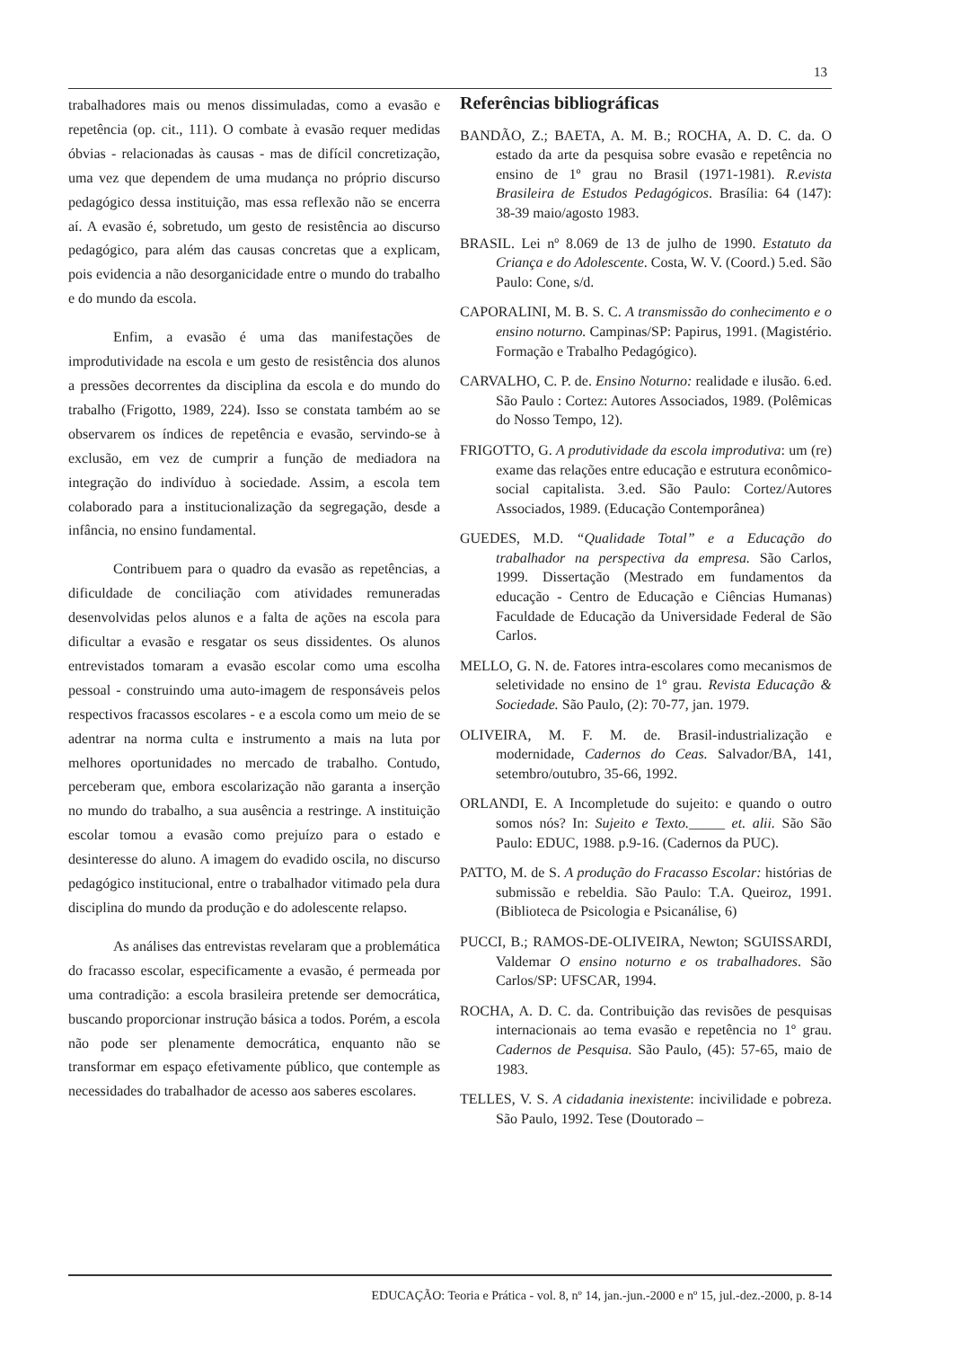13
trabalhadores mais ou menos dissimuladas, como a evasão e repetência (op. cit., 111). O combate à evasão requer medidas óbvias - relacionadas às causas - mas de difícil concretização, uma vez que dependem de uma mudança no próprio discurso pedagógico dessa instituição, mas essa reflexão não se encerra aí. A evasão é, sobretudo, um gesto de resistência ao discurso pedagógico, para além das causas concretas que a explicam, pois evidencia a não desorganicidade entre o mundo do trabalho e do mundo da escola.
Enfim, a evasão é uma das manifestações de improdutividade na escola e um gesto de resistência dos alunos a pressões decorrentes da disciplina da escola e do mundo do trabalho (Frigotto, 1989, 224). Isso se constata também ao se observarem os índices de repetência e evasão, servindo-se à exclusão, em vez de cumprir a função de mediadora na integração do indivíduo à sociedade. Assim, a escola tem colaborado para a institucionalização da segregação, desde a infância, no ensino fundamental.
Contribuem para o quadro da evasão as repetências, a dificuldade de conciliação com atividades remuneradas desenvolvidas pelos alunos e a falta de ações na escola para dificultar a evasão e resgatar os seus dissidentes. Os alunos entrevistados tomaram a evasão escolar como uma escolha pessoal - construindo uma auto-imagem de responsáveis pelos respectivos fracassos escolares - e a escola como um meio de se adentrar na norma culta e instrumento a mais na luta por melhores oportunidades no mercado de trabalho. Contudo, perceberam que, embora escolarização não garanta a inserção no mundo do trabalho, a sua ausência a restringe. A instituição escolar tomou a evasão como prejuízo para o estado e desinteresse do aluno. A imagem do evadido oscila, no discurso pedagógico institucional, entre o trabalhador vitimado pela dura disciplina do mundo da produção e do adolescente relapso.
As análises das entrevistas revelaram que a problemática do fracasso escolar, especificamente a evasão, é permeada por uma contradição: a escola brasileira pretende ser democrática, buscando proporcionar instrução básica a todos. Porém, a escola não pode ser plenamente democrática, enquanto não se transformar em espaço efetivamente público, que contemple as necessidades do trabalhador de acesso aos saberes escolares.
Referências bibliográficas
BANDÃO, Z.; BAETA, A. M. B.; ROCHA, A. D. C. da. O estado da arte da pesquisa sobre evasão e repetência no ensino de 1º grau no Brasil (1971-1981). R.evista Brasileira de Estudos Pedagógicos. Brasília: 64 (147): 38-39 maio/agosto 1983.
BRASIL. Lei nº 8.069 de 13 de julho de 1990. Estatuto da Criança e do Adolescente. Costa, W. V. (Coord.) 5.ed. São Paulo: Cone, s/d.
CAPORALINI, M. B. S. C. A transmissão do conhecimento e o ensino noturno. Campinas/SP: Papirus, 1991. (Magistério. Formação e Trabalho Pedagógico).
CARVALHO, C. P. de. Ensino Noturno: realidade e ilusão. 6.ed. São Paulo : Cortez: Autores Associados, 1989. (Polêmicas do Nosso Tempo, 12).
FRIGOTTO, G. A produtividade da escola improdutiva: um (re) exame das relações entre educação e estrutura econômico-social capitalista. 3.ed. São Paulo: Cortez/Autores Associados, 1989. (Educação Contemporânea)
GUEDES, M.D. “Qualidade Total” e a Educação do trabalhador na perspectiva da empresa. São Carlos, 1999. Dissertação (Mestrado em fundamentos da educação - Centro de Educação e Ciências Humanas) Faculdade de Educação da Universidade Federal de São Carlos.
MELLO, G. N. de. Fatores intra-escolares como mecanismos de seletividade no ensino de 1º grau. Revista Educação & Sociedade. São Paulo, (2): 70-77, jan. 1979.
OLIVEIRA, M. F. M. de. Brasil-industrialização e modernidade, Cadernos do Ceas. Salvador/BA, 141, setembro/outubro, 35-66, 1992.
ORLANDI, E. A Incompletude do sujeito: e quando o outro somos nós? In: Sujeito e Texto._____ et. alii. São São Paulo: EDUC, 1988. p.9-16. (Cadernos da PUC).
PATTO, M. de S. A produção do Fracasso Escolar: histórias de submissão e rebeldia. São Paulo: T.A. Queiroz, 1991. (Biblioteca de Psicologia e Psicanálise, 6)
PUCCI, B.; RAMOS-DE-OLIVEIRA, Newton; SGUISSARDI, Valdemar O ensino noturno e os trabalhadores. São Carlos/SP: UFSCAR, 1994.
ROCHA, A. D. C. da. Contribuição das revisões de pesquisas internacionais ao tema evasão e repetência no 1º grau. Cadernos de Pesquisa. São Paulo, (45): 57-65, maio de 1983.
TELLES, V. S. A cidadania inexistente: incivilidade e pobreza. São Paulo, 1992. Tese (Doutorado –
EDUCAÇÃO: Teoria e Prática - vol. 8, nº 14, jan.-jun.-2000 e nº 15, jul.-dez.-2000, p. 8-14